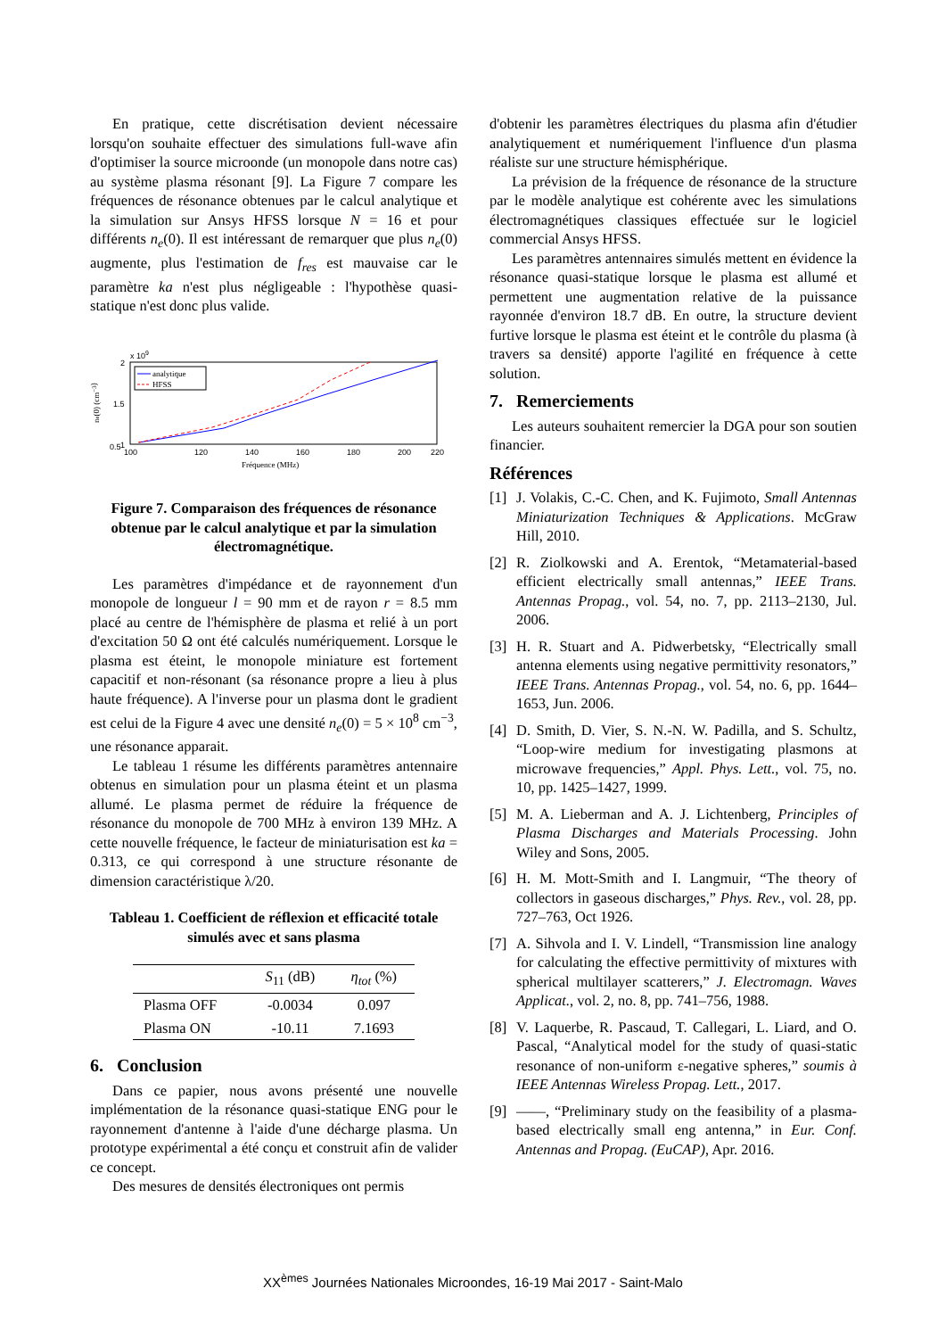En pratique, cette discrétisation devient nécessaire lorsqu'on souhaite effectuer des simulations full-wave afin d'optimiser la source microonde (un monopole dans notre cas) au système plasma résonant [9]. La Figure 7 compare les fréquences de résonance obtenues par le calcul analytique et la simulation sur Ansys HFSS lorsque N = 16 et pour différents n<sub>e</sub>(0). Il est intéressant de remarquer que plus n<sub>e</sub>(0) augmente, plus l'estimation de f<sub>res</sub> est mauvaise car le paramètre ka n'est plus négligeable : l'hypothèse quasi-statique n'est donc plus valide.
x 109
2
1.5
1
0.5
100
120
140
160
180
200
220
Fréquence (MHz)
ne(0) (cm−3)
analytique
HFSS
Figure 7. Comparaison des fréquences de résonance obtenue par le calcul analytique et par la simulation électromagnétique.
Les paramètres d'impédance et de rayonnement d'un monopole de longueur l = 90 mm et de rayon r = 8.5 mm placé au centre de l'hémisphère de plasma et relié à un port d'excitation 50 Ω ont été calculés numériquement. Lorsque le plasma est éteint, le monopole miniature est fortement capacitif et non-résonant (sa résonance propre a lieu à plus haute fréquence). A l'inverse pour un plasma dont le gradient est celui de la Figure 4 avec une densité n<sub>e</sub>(0) = 5 × 10<sup>8</sup> cm<sup>−3</sup>, une résonance apparait.
Le tableau 1 résume les différents paramètres antennaire obtenus en simulation pour un plasma éteint et un plasma allumé. Le plasma permet de réduire la fréquence de résonance du monopole de 700 MHz à environ 139 MHz. A cette nouvelle fréquence, le facteur de miniaturisation est ka = 0.313, ce qui correspond à une structure résonante de dimension caractéristique λ/20.
Tableau 1. Coefficient de réflexion et efficacité totale simulés avec et sans plasma
| | S<sub>11</sub> (dB) | η<sub>tot</sub> (%) |
| --- | --- | --- |
| Plasma OFF | -0.0034 | 0.097 |
| Plasma ON | -10.11 | 7.1693 |
6. Conclusion
Dans ce papier, nous avons présenté une nouvelle implémentation de la résonance quasi-statique ENG pour le rayonnement d'antenne à l'aide d'une décharge plasma. Un prototype expérimental a été conçu et construit afin de valider ce concept.
Des mesures de densités électroniques ont permis
d'obtenir les paramètres électriques du plasma afin d'étudier analytiquement et numériquement l'influence d'un plasma réaliste sur une structure hémisphérique.
La prévision de la fréquence de résonance de la structure par le modèle analytique est cohérente avec les simulations électromagnétiques classiques effectuée sur le logiciel commercial Ansys HFSS.
Les paramètres antennaires simulés mettent en évidence la résonance quasi-statique lorsque le plasma est allumé et permettent une augmentation relative de la puissance rayonnée d'environ 18.7 dB. En outre, la structure devient furtive lorsque le plasma est éteint et le contrôle du plasma (à travers sa densité) apporte l'agilité en fréquence à cette solution.
7. Remerciements
Les auteurs souhaitent remercier la DGA pour son soutien financier.
Références
[1] J. Volakis, C.-C. Chen, and K. Fujimoto, Small Antennas Miniaturization Techniques & Applications. McGraw Hill, 2010.
[2] R. Ziolkowski and A. Erentok, “Metamaterial-based efficient electrically small antennas,” IEEE Trans. Antennas Propag., vol. 54, no. 7, pp. 2113–2130, Jul. 2006.
[3] H. R. Stuart and A. Pidwerbetsky, “Electrically small antenna elements using negative permittivity resonators,” IEEE Trans. Antennas Propag., vol. 54, no. 6, pp. 1644–1653, Jun. 2006.
[4] D. Smith, D. Vier, S. N.-N. W. Padilla, and S. Schultz, “Loop-wire medium for investigating plasmons at microwave frequencies,” Appl. Phys. Lett., vol. 75, no. 10, pp. 1425–1427, 1999.
[5] M. A. Lieberman and A. J. Lichtenberg, Principles of Plasma Discharges and Materials Processing. John Wiley and Sons, 2005.
[6] H. M. Mott-Smith and I. Langmuir, “The theory of collectors in gaseous discharges,” Phys. Rev., vol. 28, pp. 727–763, Oct 1926.
[7] A. Sihvola and I. V. Lindell, “Transmission line analogy for calculating the effective permittivity of mixtures with spherical multilayer scatterers,” J. Electromagn. Waves Applicat., vol. 2, no. 8, pp. 741–756, 1988.
[8] V. Laquerbe, R. Pascaud, T. Callegari, L. Liard, and O. Pascal, “Analytical model for the study of quasi-static resonance of non-uniform ε-negative spheres,” soumis à IEEE Antennas Wireless Propag. Lett., 2017.
[9] ——, “Preliminary study on the feasibility of a plasma-based electrically small eng antenna,” in Eur. Conf. Antennas and Propag. (EuCAP), Apr. 2016.
XX<sup>èmes</sup> Journées Nationales Microondes, 16-19 Mai 2017 - Saint-Malo